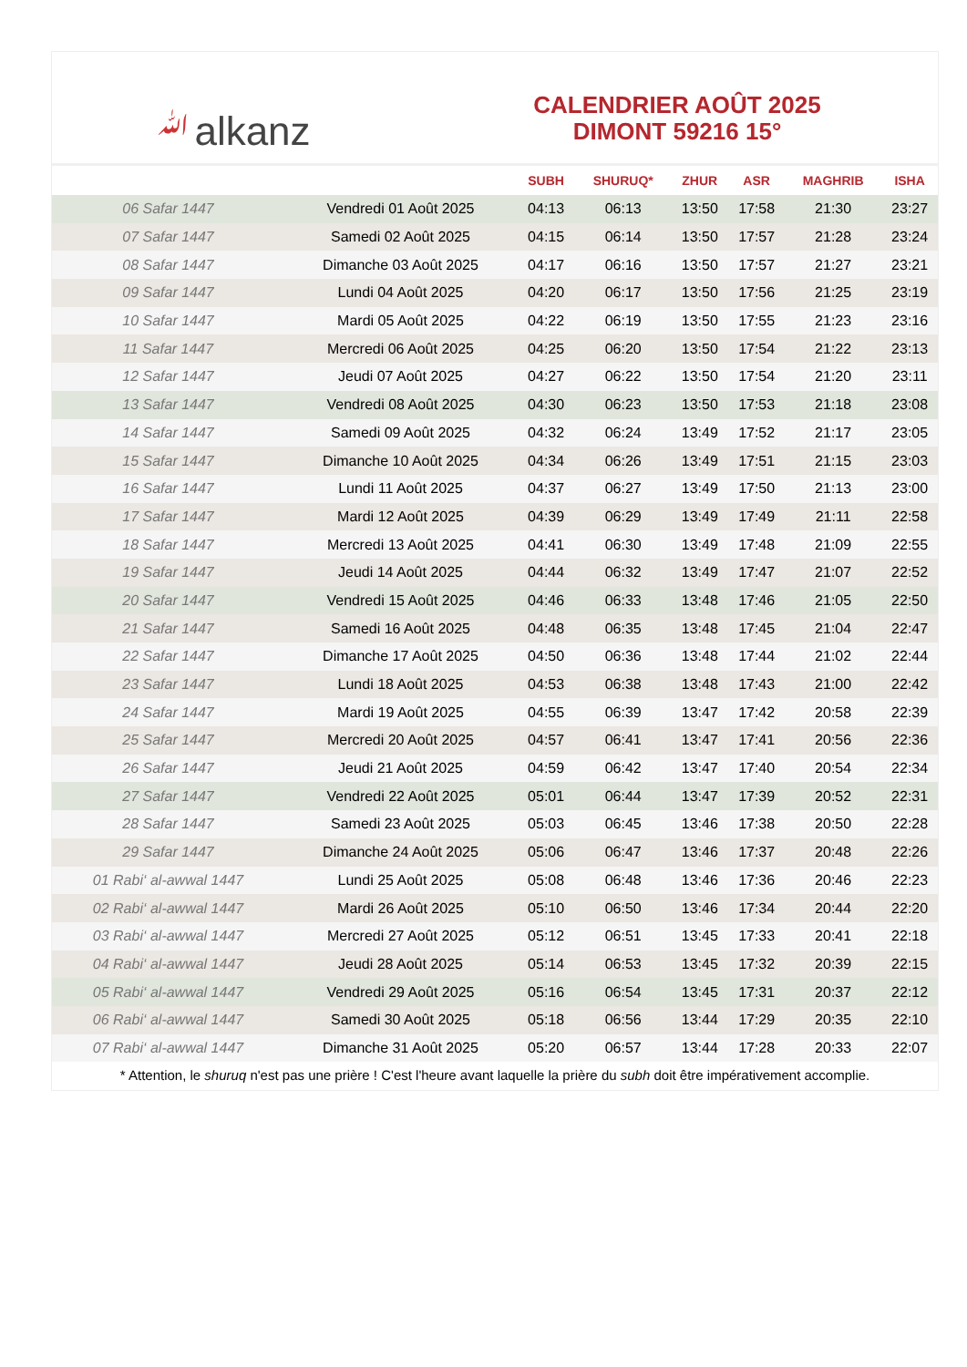ﷲalkanz
CALENDRIER AOÛT 2025
DIMONT 59216 15°
| | | SUBH | SHURUQ* | ZHUR | ASR | MAGHRIB | ISHA |
| --- | --- | --- | --- | --- | --- | --- | --- |
| 06 Safar 1447 | Vendredi 01 Août 2025 | 04:13 | 06:13 | 13:50 | 17:58 | 21:30 | 23:27 |
| 07 Safar 1447 | Samedi 02 Août 2025 | 04:15 | 06:14 | 13:50 | 17:57 | 21:28 | 23:24 |
| 08 Safar 1447 | Dimanche 03 Août 2025 | 04:17 | 06:16 | 13:50 | 17:57 | 21:27 | 23:21 |
| 09 Safar 1447 | Lundi 04 Août 2025 | 04:20 | 06:17 | 13:50 | 17:56 | 21:25 | 23:19 |
| 10 Safar 1447 | Mardi 05 Août 2025 | 04:22 | 06:19 | 13:50 | 17:55 | 21:23 | 23:16 |
| 11 Safar 1447 | Mercredi 06 Août 2025 | 04:25 | 06:20 | 13:50 | 17:54 | 21:22 | 23:13 |
| 12 Safar 1447 | Jeudi 07 Août 2025 | 04:27 | 06:22 | 13:50 | 17:54 | 21:20 | 23:11 |
| 13 Safar 1447 | Vendredi 08 Août 2025 | 04:30 | 06:23 | 13:50 | 17:53 | 21:18 | 23:08 |
| 14 Safar 1447 | Samedi 09 Août 2025 | 04:32 | 06:24 | 13:49 | 17:52 | 21:17 | 23:05 |
| 15 Safar 1447 | Dimanche 10 Août 2025 | 04:34 | 06:26 | 13:49 | 17:51 | 21:15 | 23:03 |
| 16 Safar 1447 | Lundi 11 Août 2025 | 04:37 | 06:27 | 13:49 | 17:50 | 21:13 | 23:00 |
| 17 Safar 1447 | Mardi 12 Août 2025 | 04:39 | 06:29 | 13:49 | 17:49 | 21:11 | 22:58 |
| 18 Safar 1447 | Mercredi 13 Août 2025 | 04:41 | 06:30 | 13:49 | 17:48 | 21:09 | 22:55 |
| 19 Safar 1447 | Jeudi 14 Août 2025 | 04:44 | 06:32 | 13:49 | 17:47 | 21:07 | 22:52 |
| 20 Safar 1447 | Vendredi 15 Août 2025 | 04:46 | 06:33 | 13:48 | 17:46 | 21:05 | 22:50 |
| 21 Safar 1447 | Samedi 16 Août 2025 | 04:48 | 06:35 | 13:48 | 17:45 | 21:04 | 22:47 |
| 22 Safar 1447 | Dimanche 17 Août 2025 | 04:50 | 06:36 | 13:48 | 17:44 | 21:02 | 22:44 |
| 23 Safar 1447 | Lundi 18 Août 2025 | 04:53 | 06:38 | 13:48 | 17:43 | 21:00 | 22:42 |
| 24 Safar 1447 | Mardi 19 Août 2025 | 04:55 | 06:39 | 13:47 | 17:42 | 20:58 | 22:39 |
| 25 Safar 1447 | Mercredi 20 Août 2025 | 04:57 | 06:41 | 13:47 | 17:41 | 20:56 | 22:36 |
| 26 Safar 1447 | Jeudi 21 Août 2025 | 04:59 | 06:42 | 13:47 | 17:40 | 20:54 | 22:34 |
| 27 Safar 1447 | Vendredi 22 Août 2025 | 05:01 | 06:44 | 13:47 | 17:39 | 20:52 | 22:31 |
| 28 Safar 1447 | Samedi 23 Août 2025 | 05:03 | 06:45 | 13:46 | 17:38 | 20:50 | 22:28 |
| 29 Safar 1447 | Dimanche 24 Août 2025 | 05:06 | 06:47 | 13:46 | 17:37 | 20:48 | 22:26 |
| 01 Rabi‘ al-awwal 1447 | Lundi 25 Août 2025 | 05:08 | 06:48 | 13:46 | 17:36 | 20:46 | 22:23 |
| 02 Rabi‘ al-awwal 1447 | Mardi 26 Août 2025 | 05:10 | 06:50 | 13:46 | 17:34 | 20:44 | 22:20 |
| 03 Rabi‘ al-awwal 1447 | Mercredi 27 Août 2025 | 05:12 | 06:51 | 13:45 | 17:33 | 20:41 | 22:18 |
| 04 Rabi‘ al-awwal 1447 | Jeudi 28 Août 2025 | 05:14 | 06:53 | 13:45 | 17:32 | 20:39 | 22:15 |
| 05 Rabi‘ al-awwal 1447 | Vendredi 29 Août 2025 | 05:16 | 06:54 | 13:45 | 17:31 | 20:37 | 22:12 |
| 06 Rabi‘ al-awwal 1447 | Samedi 30 Août 2025 | 05:18 | 06:56 | 13:44 | 17:29 | 20:35 | 22:10 |
| 07 Rabi‘ al-awwal 1447 | Dimanche 31 Août 2025 | 05:20 | 06:57 | 13:44 | 17:28 | 20:33 | 22:07 |
* Attention, le shuruq n'est pas une prière ! C'est l'heure avant laquelle la prière du subh doit être impérativement accomplie.